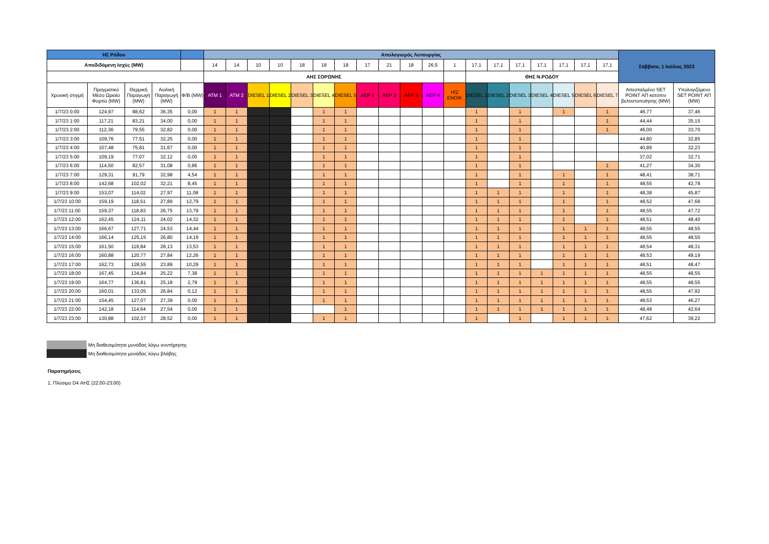| ΗΣ Ρόδου | | | | | Απολογισμός Λειτουργίας | | | | | | | | | | | | | | | | | | | Σάββατο, 1 Ιούλιος 2023 | |
| Αποδιδόμενη Ισχύς (MW) | | | | | 14 | 14 | 10 | 10 | 18 | 18 | 18 | 17 | 21 | 18 | 26,5 | 1 | 17,1 | 17,1 | 17,1 | 17,1 | 17,1 | 17,1 | 17,1 | | |
| | | | | | ΑΗΣ ΣΟΡΩΝΗΣ | | | | | | | | | | | | ΘΗΣ Ν.ΡΟΔΟΥ | | | | | | | | |
| Χρονική στιγμή | Πραγματικό Μέσο Ωριαίο Φορτίο (MW) | Θερμική Παραγωγή (MW) | Αιολική Παραγωγή (MW) | Φ/Β (MW) | ATM 1 | ATM 2 | DIESEL 1 | DIESEL 2 | DIESEL 3 | DIESEL 4 | DIESEL 5 | AEP 1 | AEP 2 | AEP 3 | AEP 4 | H/Z ENOIK | DIESEL 1 | DIESEL 2 | DIESEL 3 | DIESEL 4 | DIESEL 5 | DIESEL 6 | DIESEL 7 | Απεσταλμένο SET POINT ΑΠ κατόπιν βελτιστοποίησης (MW) | Υπολογιζόμενο SET POINT ΑΠ (MW) |
| 1/7/23 0:00 | 124,97 | 88,62 | 36,35 | 0,00 | 1 | 1 | | | | 1 | 1 | | | | | | 1 | | 1 | | 1 | | 1 | 46,77 | 37,46 |
| 1/7/23 1:00 | 117,21 | 83,21 | 34,00 | 0,00 | 1 | 1 | | | | 1 | 1 | | | | | | 1 | | 1 | | | | 1 | 44,44 | 35,15 |
| 1/7/23 2:00 | 112,36 | 79,55 | 32,82 | 0,00 | 1 | 1 | | | | 1 | 1 | | | | | | 1 | | 1 | | | | 1 | 46,00 | 33,70 |
| 1/7/23 3:00 | 109,76 | 77,51 | 32,25 | 0,00 | 1 | 1 | | | | 1 | 1 | | | | | | 1 | | 1 | | | | | 44,80 | 32,85 |
| 1/7/23 4:00 | 107,48 | 75,81 | 31,67 | 0,00 | 1 | 1 | | | | 1 | 1 | | | | | | 1 | | 1 | | | | | 40,89 | 32,23 |
| 1/7/23 5:00 | 109,19 | 77,07 | 32,12 | 0,00 | 1 | 1 | | | | 1 | 1 | | | | | | 1 | | 1 | | | | | 37,02 | 32,71 |
| 1/7/23 6:00 | 114,50 | 82,57 | 31,08 | 0,86 | 1 | 1 | | | | 1 | 1 | | | | | | 1 | | 1 | | | | 1 | 41,27 | 34,30 |
| 1/7/23 7:00 | 129,31 | 91,79 | 32,98 | 4,54 | 1 | 1 | | | | 1 | 1 | | | | | | 1 | | 1 | | 1 | | 1 | 48,41 | 38,71 |
| 1/7/23 8:00 | 142,68 | 102,02 | 32,21 | 8,45 | 1 | 1 | | | | 1 | 1 | | | | | | 1 | | 1 | | 1 | | 1 | 48,55 | 42,78 |
| 1/7/23 9:00 | 153,07 | 114,02 | 27,97 | 11,08 | 1 | 1 | | | | 1 | 1 | | | | | | 1 | 1 | 1 | | 1 | | 1 | 48,38 | 45,87 |
| 1/7/23 10:00 | 159,19 | 118,51 | 27,89 | 12,79 | 1 | 1 | | | | 1 | 1 | | | | | | 1 | 1 | 1 | | 1 | | 1 | 48,52 | 47,68 |
| 1/7/23 11:00 | 159,37 | 118,83 | 26,75 | 13,79 | 1 | 1 | | | | 1 | 1 | | | | | | 1 | 1 | 1 | | 1 | | 1 | 48,55 | 47,72 |
| 1/7/23 12:00 | 162,45 | 124,11 | 24,02 | 14,32 | 1 | 1 | | | | 1 | 1 | | | | | | 1 | 1 | 1 | | 1 | | 1 | 48,51 | 48,40 |
| 1/7/23 13:00 | 166,67 | 127,71 | 24,53 | 14,44 | 1 | 1 | | | | 1 | 1 | | | | | | 1 | 1 | 1 | | 1 | 1 | 1 | 48,55 | 48,55 |
| 1/7/23 14:00 | 166,14 | 125,15 | 26,80 | 14,19 | 1 | 1 | | | | 1 | 1 | | | | | | 1 | 1 | 1 | | 1 | 1 | 1 | 48,55 | 48,55 |
| 1/7/23 15:00 | 161,50 | 119,84 | 28,13 | 13,53 | 1 | 1 | | | | 1 | 1 | | | | | | 1 | 1 | 1 | | 1 | 1 | 1 | 48,54 | 48,31 |
| 1/7/23 16:00 | 160,88 | 120,77 | 27,84 | 12,26 | 1 | 1 | | | | 1 | 1 | | | | | | 1 | 1 | 1 | | 1 | 1 | 1 | 48,53 | 48,19 |
| 1/7/23 17:00 | 162,73 | 128,55 | 23,89 | 10,29 | 1 | 1 | | | | 1 | 1 | | | | | | 1 | 1 | 1 | | 1 | 1 | 1 | 48,51 | 48,47 |
| 1/7/23 18:00 | 167,45 | 134,84 | 25,22 | 7,38 | 1 | 1 | | | | 1 | 1 | | | | | | 1 | 1 | 1 | 1 | 1 | 1 | 1 | 48,55 | 48,55 |
| 1/7/23 19:00 | 164,77 | 136,81 | 25,18 | 2,79 | 1 | 1 | | | | 1 | 1 | | | | | | 1 | 1 | 1 | 1 | 1 | 1 | 1 | 48,55 | 48,55 |
| 1/7/23 20:00 | 160,01 | 133,05 | 26,84 | 0,12 | 1 | 1 | | | | 1 | 1 | | | | | | 1 | 1 | 1 | 1 | 1 | 1 | 1 | 48,55 | 47,92 |
| 1/7/23 21:00 | 154,45 | 127,07 | 27,39 | 0,00 | 1 | 1 | | | | 1 | 1 | | | | | | 1 | 1 | 1 | 1 | 1 | 1 | 1 | 48,53 | 46,27 |
| 1/7/23 22:00 | 142,18 | 114,64 | 27,54 | 0,00 | 1 | 1 | | | | | 1 | | | | | | 1 | 1 | 1 | 1 | 1 | 1 | 1 | 48,49 | 42,64 |
| 1/7/23 23:00 | 130,88 | 102,37 | 28,52 | 0,00 | 1 | 1 | | | | 1 | 1 | | | | | | 1 | | 1 | | 1 | 1 | 1 | 47,62 | 39,22 |
Μη διαθεσιμότητα μονάδας λόγω συντήρησης
Μη διαθεσιμότητα μονάδας λόγω βλάβης
Παρατηρήσεις
1. Πλύσιμο D4 ΑΗΣ (22:00-23:00)